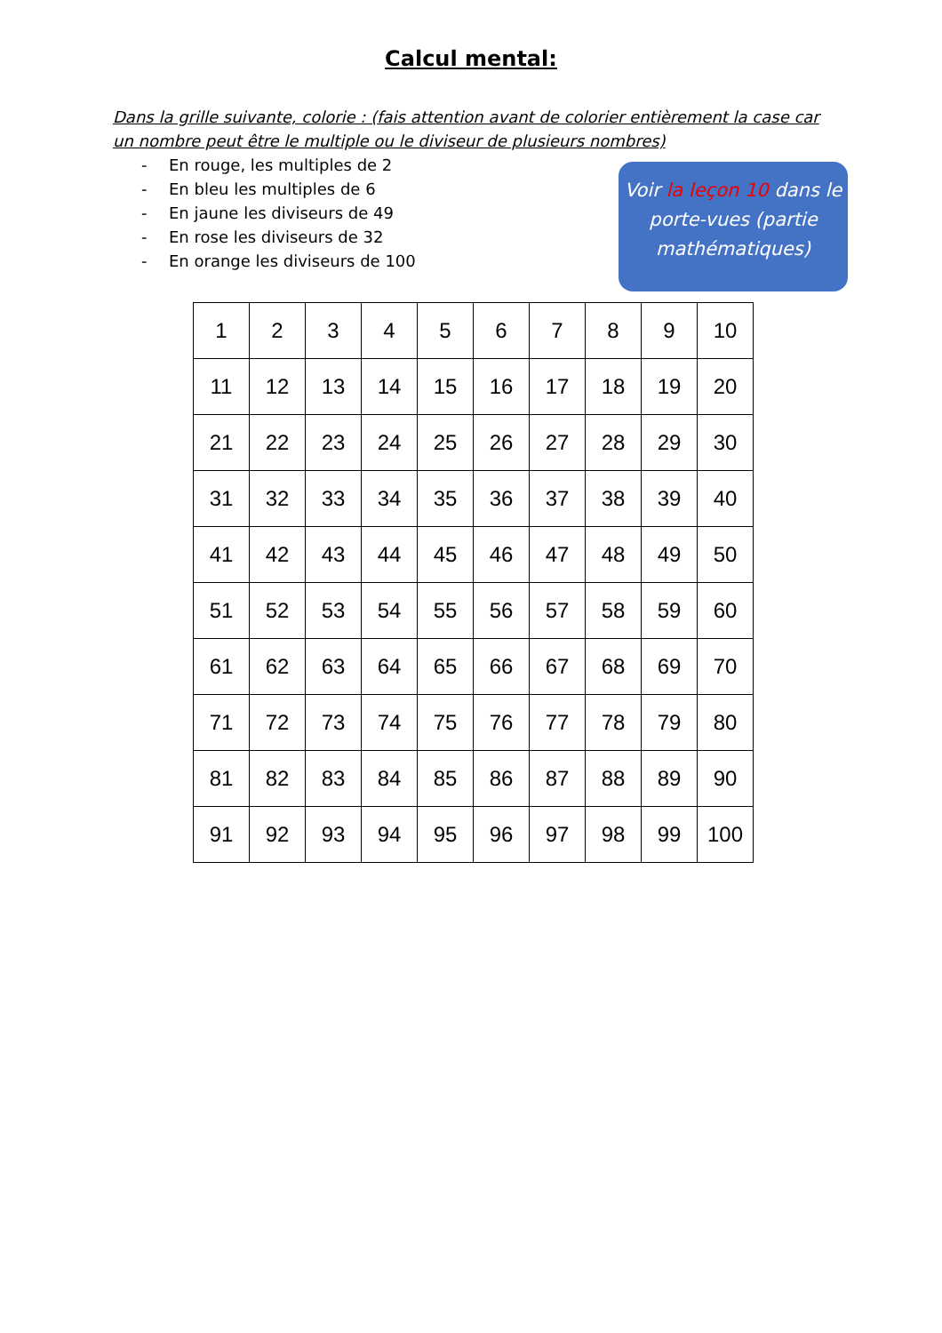Calcul mental:
Dans la grille suivante, colorie : (fais attention avant de colorier entièrement la case car un nombre peut être le multiple ou le diviseur de plusieurs nombres)
- En rouge, les multiples de 2
- En bleu les multiples de 6
- En jaune les diviseurs de 49
- En rose les diviseurs de 32
- En orange les diviseurs de 100
Voir la leçon 10 dans le porte-vues (partie mathématiques)
| 1 | 2 | 3 | 4 | 5 | 6 | 7 | 8 | 9 | 10 |
| 11 | 12 | 13 | 14 | 15 | 16 | 17 | 18 | 19 | 20 |
| 21 | 22 | 23 | 24 | 25 | 26 | 27 | 28 | 29 | 30 |
| 31 | 32 | 33 | 34 | 35 | 36 | 37 | 38 | 39 | 40 |
| 41 | 42 | 43 | 44 | 45 | 46 | 47 | 48 | 49 | 50 |
| 51 | 52 | 53 | 54 | 55 | 56 | 57 | 58 | 59 | 60 |
| 61 | 62 | 63 | 64 | 65 | 66 | 67 | 68 | 69 | 70 |
| 71 | 72 | 73 | 74 | 75 | 76 | 77 | 78 | 79 | 80 |
| 81 | 82 | 83 | 84 | 85 | 86 | 87 | 88 | 89 | 90 |
| 91 | 92 | 93 | 94 | 95 | 96 | 97 | 98 | 99 | 100 |